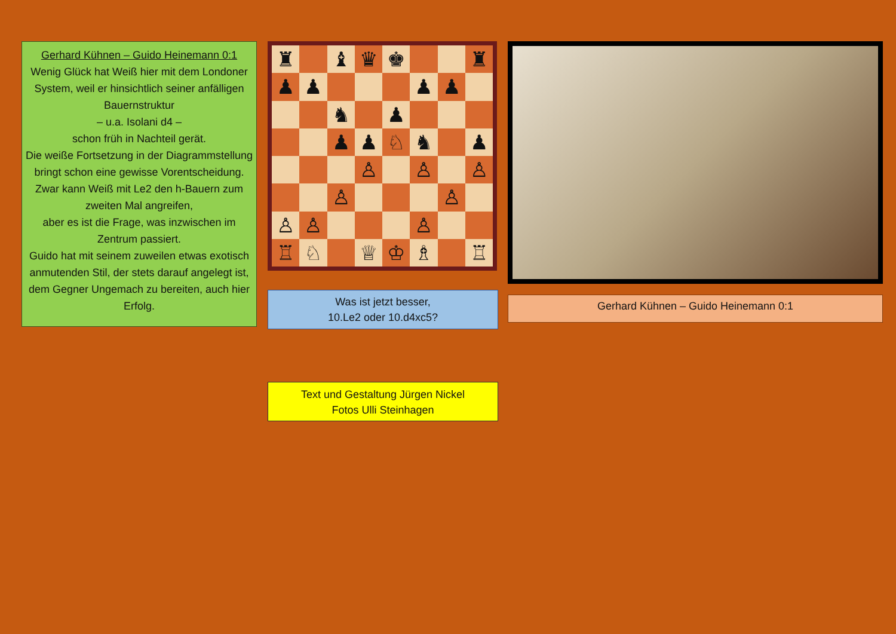Gerhard Kühnen – Guido Heinemann 0:1
Wenig Glück hat Weiß hier mit dem Londoner System, weil er hinsichtlich seiner anfälligen Bauernstruktur
– u.a. Isolani d4 –
schon früh in Nachteil gerät.
Die weiße Fortsetzung in der Diagrammstellung bringt schon eine gewisse Vorentscheidung.
Zwar kann Weiß mit Le2 den h-Bauern zum zweiten Mal angreifen,
aber es ist die Frage, was inzwischen im Zentrum passiert.
Guido hat mit seinem zuweilen etwas exotisch anmutenden Stil, der stets darauf angelegt ist, dem Gegner Ungemach zu bereiten, auch hier Erfolg.
♜
♝
♛
♚
♜
♟
♟
♟
♟
♞
♟
♟
♟
♘
♞
♟
♙
♙
♙
♙
♙
♙
♙
♙
♖
♘
♕
♔
♗
♖
Was ist jetzt besser,
10.Le2 oder 10.d4xc5?
Text und Gestaltung Jürgen Nickel
Fotos Ulli Steinhagen
Gerhard Kühnen – Guido Heinemann 0:1